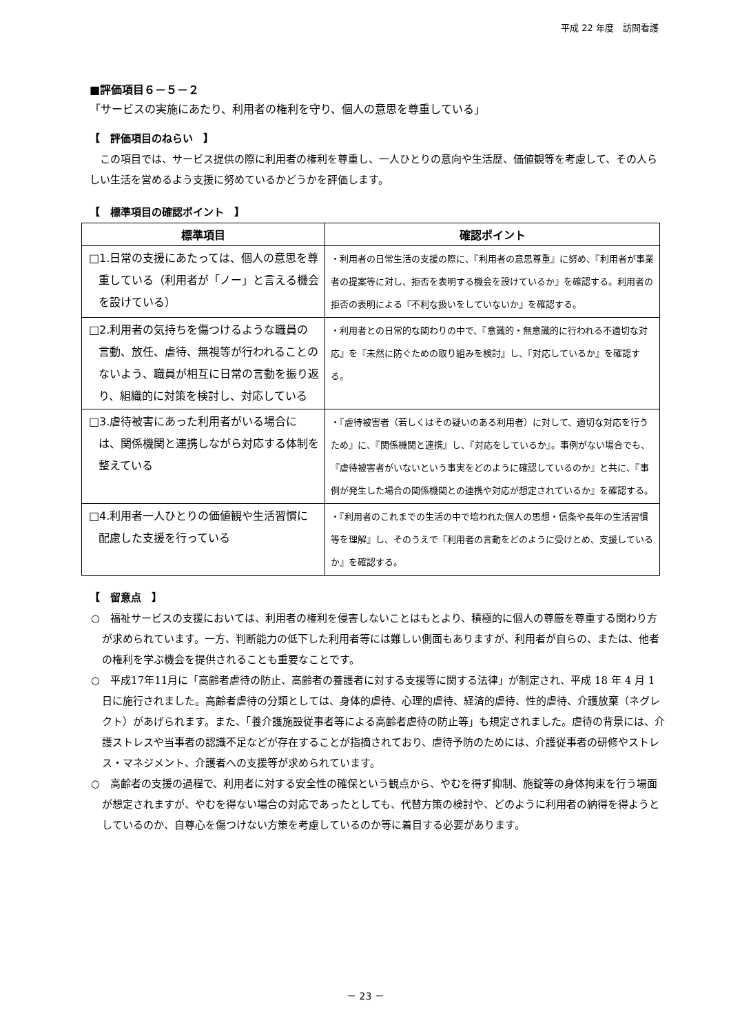平成 22 年度　訪問看護
■評価項目６－５－２
「サービスの実施にあたり、利用者の権利を守り、個人の意思を尊重している」
【　評価項目のねらい　】
　この項目では、サービス提供の際に利用者の権利を尊重し、一人ひとりの意向や生活歴、価値観等を考慮して、その人らしい生活を営めるよう支援に努めているかどうかを評価します。
【　標準項目の確認ポイント　】
| 標準項目 | 確認ポイント |
| --- | --- |
| □1.日常の支援にあたっては、個人の意思を尊重している（利用者が「ノー」と言える機会を設けている） | ・利用者の日常生活の支援の際に、『利用者の意思尊重』に努め、『利用者が事業者の提案等に対し、拒否を表明する機会を設けているか』を確認する。利用者の拒否の表明による『不利な扱いをしていないか』を確認する。 |
| □2.利用者の気持ちを傷つけるような職員の言動、放任、虐待、無視等が行われることのないよう、職員が相互に日常の言動を振り返り、組織的に対策を検討し、対応している | ・利用者との日常的な関わりの中で、『意識的・無意識的に行われる不適切な対応』を『未然に防ぐための取り組みを検討』し、『対応しているか』を確認する。 |
| □3.虐待被害にあった利用者がいる場合には、関係機関と連携しながら対応する体制を整えている | ・『虐待被害者（若しくはその疑いのある利用者）に対して、適切な対応を行うため』に、『関係機関と連携』し、『対応をしているか』。事例がない場合でも、『虐待被害者がいないという事実をどのように確認しているのか』と共に、『事例が発生した場合の関係機関との連携や対応が想定されているか』を確認する。 |
| □4.利用者一人ひとりの価値観や生活習慣に配慮した支援を行っている | ・『利用者のこれまでの生活の中で培われた個人の思想・信条や長年の生活習慣等を理解』し、そのうえで『利用者の言動をどのように受けとめ、支援しているか』を確認する。 |
【　留意点　】
○　福祉サービスの支援においては、利用者の権利を侵害しないことはもとより、積極的に個人の尊厳を尊重する関わり方が求められています。一方、判断能力の低下した利用者等には難しい側面もありますが、利用者が自らの、または、他者の権利を学ぶ機会を提供されることも重要なことです。
○　平成17年11月に「高齢者虐待の防止、高齢者の養護者に対する支援等に関する法律」が制定され、平成 18 年 4 月 1 日に施行されました。高齢者虐待の分類としては、身体的虐待、心理的虐待、経済的虐待、性的虐待、介護放棄（ネグレクト）があげられます。また、「養介護施設従事者等による高齢者虐待の防止等」も規定されました。虐待の背景には、介護ストレスや当事者の認識不足などが存在することが指摘されており、虐待予防のためには、介護従事者の研修やストレス・マネジメント、介護者への支援等が求められています。
○　高齢者の支援の過程で、利用者に対する安全性の確保という観点から、やむを得ず抑制、施錠等の身体拘束を行う場面が想定されますが、やむを得ない場合の対応であったとしても、代替方策の検討や、どのように利用者の納得を得ようとしているのか、自尊心を傷つけない方策を考慮しているのか等に着目する必要があります。
－ 23 －